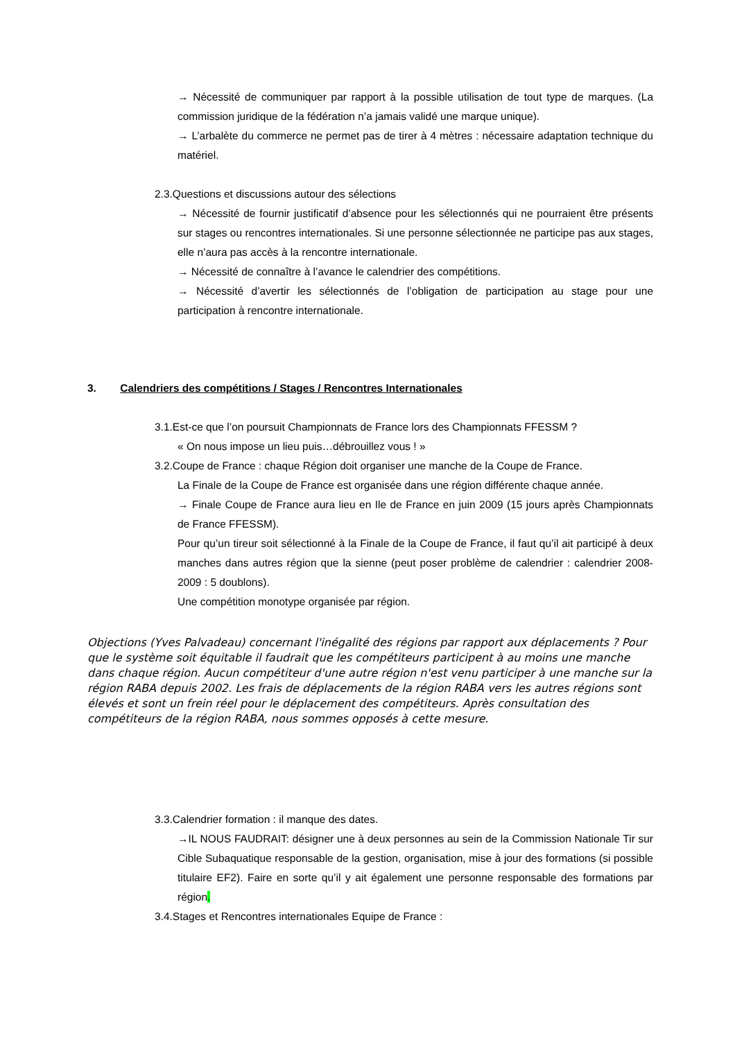→ Nécessité de communiquer par rapport à la possible utilisation de tout type de marques. (La commission juridique de la fédération n’a jamais validé une marque unique).
→ L’arbalète du commerce ne permet pas de tirer à 4 mètres : nécessaire adaptation technique du matériel.
2.3.Questions et discussions autour des sélections
→ Nécessité de fournir justificatif d’absence pour les sélectionnés qui ne pourraient être présents sur stages ou rencontres internationales. Si une personne sélectionnée ne participe pas aux stages, elle n’aura pas accès à la rencontre internationale.
→ Nécessité de connaître à l’avance le calendrier des compétitions.
→ Nécessité d’avertir les sélectionnés de l’obligation de participation au stage pour une participation à rencontre internationale.
3. Calendriers des compétitions / Stages / Rencontres Internationales
3.1.Est-ce que l’on poursuit Championnats de France lors des Championnats FFESSM ?
« On nous impose un lieu puis…débrouillez vous ! »
3.2.Coupe de France : chaque Région doit organiser une manche de la Coupe de France.
La Finale de la Coupe de France est organisée dans une région différente chaque année.
→ Finale Coupe de France aura lieu en Ile de France en juin 2009 (15 jours après Championnats de France FFESSM).
Pour qu’un tireur soit sélectionné à la Finale de la Coupe de France, il faut qu’il ait participé à deux manches dans autres région que la sienne (peut poser problème de calendrier : calendrier 2008-2009 : 5 doublons).
Une compétition monotype organisée par région.
Objections (Yves Palvadeau) concernant l'inégalité des régions par rapport aux déplacements ? Pour que le système soit équitable il faudrait que les compétiteurs participent à au moins une manche dans chaque région. Aucun compétiteur d'une autre région n'est venu participer à une manche sur la région RABA depuis 2002. Les frais de déplacements de la région RABA vers les autres régions sont élevés et sont un frein réel pour le déplacement des compétiteurs. Après consultation des compétiteurs de la région RABA, nous sommes opposés à cette mesure.
3.3.Calendrier formation : il manque des dates.
→IL NOUS FAUDRAIT: désigner une à deux personnes au sein de la Commission Nationale Tir sur Cible Subaquatique responsable de la gestion, organisation, mise à jour des formations (si possible titulaire EF2). Faire en sorte qu’il y ait également une personne responsable des formations par région.
3.4.Stages et Rencontres internationales Equipe de France :